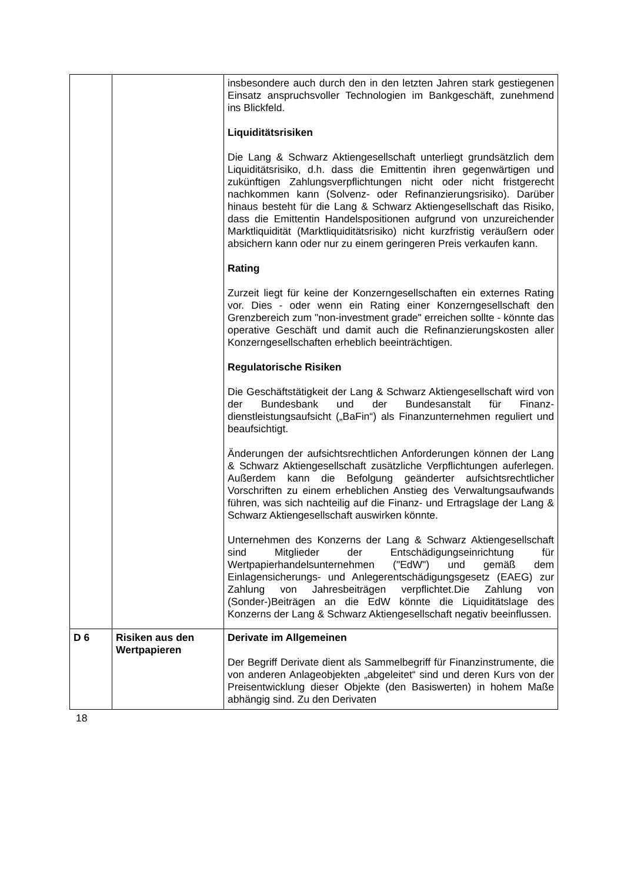| | | insbesondere auch durch den in den letzten Jahren stark gestiegenen Einsatz anspruchsvoller Technologien im Bank­geschäft, zunehmend ins Blickfeld. Liquiditätsrisiken Die Lang & Schwarz Aktiengesellschaft unterliegt grund­sätzlich dem Liquiditätsrisiko, d.h. dass die Emittentin ihren gegenwärtigen und zukünftigen Zahlungsverpflichtungen nicht oder nicht fristgerecht nachkommen kann (Solvenz- oder Re­finanzierungsrisiko). Darüber hinaus besteht für die Lang & Schwarz Aktiengesellschaft das Risiko, dass die Emittentin Handelspositionen aufgrund von unzureichender Markt­liquidität (Marktliquiditätsrisiko) nicht kurzfristig veräußern oder absichern kann oder nur zu einem geringeren Preis verkaufen kann. Rating Zurzeit liegt für keine der Konzerngesellschaften ein externes Rating vor. Dies - oder wenn ein Rating einer Konzerngesell­schaft den Grenzbereich zum "non-investment grade" erreichen sollte - könnte das operative Geschäft und damit auch die Refinanzierungskosten aller Konzerngesellschaften erheblich beeinträchtigen. Regulatorische Risiken Die Geschäftstätigkeit der Lang & Schwarz Aktiengesellschaft wird von der Bundesbank und der Bundesanstalt für Finanz­dienstleistungsaufsicht („BaFin“) als Finanzunternehmen reguliert und beaufsichtigt. Änderungen der aufsichtsrechtlichen Anforderungen können der Lang & Schwarz Aktiengesellschaft zusätzliche Verpflicht­ungen auferlegen. Außerdem kann die Befolgung geänderter aufsichtsrechtlicher Vorschriften zu einem erheblichen Anstieg des Verwaltungsaufwands führen, was sich nachteilig auf die Finanz- und Ertragslage der Lang & Schwarz Aktien­gesellschaft auswirken könnte. Unternehmen des Konzerns der Lang & Schwarz Aktien­gesellschaft sind Mitglieder der Entschädigungseinrichtung für Wertpapierhandelsunternehmen ("EdW") und gemäß dem Einlagensicherungs- und Anlegerentschädigungsgesetz (EAEG) zur Zahlung von Jahresbeiträgen verpflichtet.Die Zahlung von (Sonder-)Beiträgen an die EdW könnte die Liquiditätslage des Konzerns der Lang & Schwarz Aktiengesellschaft negativ beeinflussen. |
| D 6 | Risiken aus den Wertpapieren | Derivate im Allgemeinen Der Begriff Derivate dient als Sammelbegriff für Finanz­instrumente, die von anderen Anlageobjekten „abgeleitet“ sind und deren Kurs von der Preisentwicklung dieser Objekte (den Basiswerten) in hohem Maße abhängig sind. Zu den Derivaten |
18